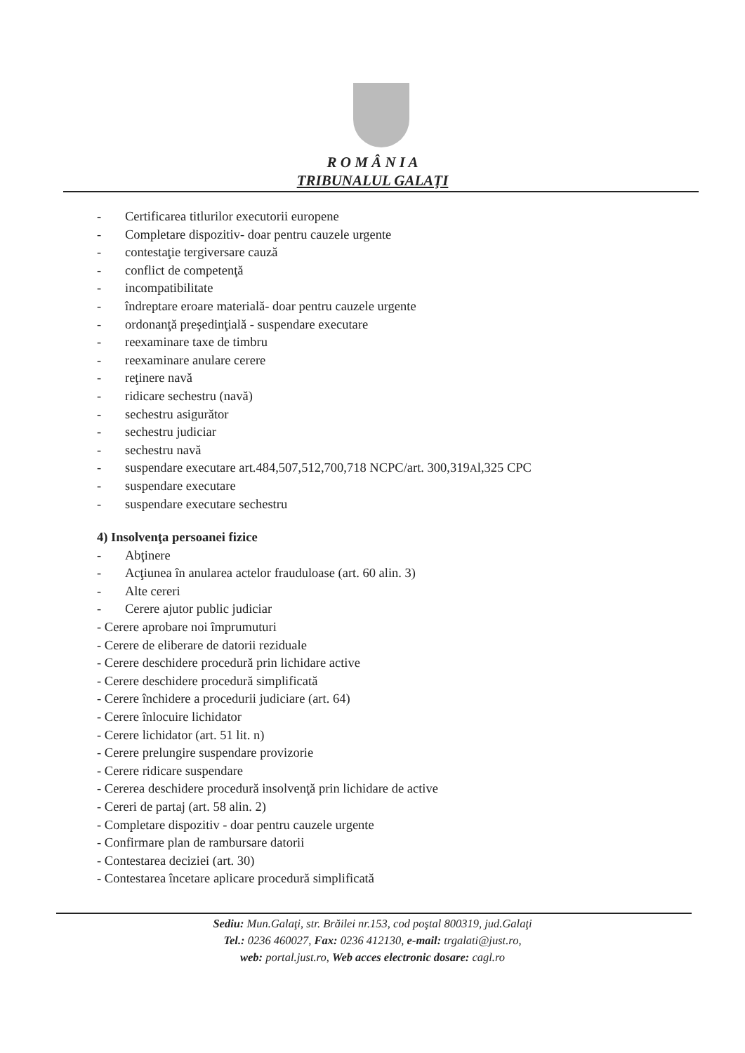R O M Â N I A
TRIBUNALUL GALAŢI
- Certificarea titlurilor executorii europene
- Completare dispozitiv- doar pentru cauzele urgente
- contestaţie tergiversare cauză
- conflict de competenţă
- incompatibilitate
- îndreptare eroare materială- doar pentru cauzele urgente
- ordonanţă preşedinţială - suspendare executare
- reexaminare taxe de timbru
- reexaminare anulare cerere
- reţinere navă
- ridicare sechestru (navă)
- sechestru asigurător
- sechestru judiciar
- sechestru navă
- suspendare executare art.484,507,512,700,718 NCPC/art. 300,319<sup>A</sup>l,325 CPC
- suspendare executare
- suspendare executare sechestru
4) Insolvenţa persoanei fizice
- Abţinere
- Acţiunea în anularea actelor frauduloase (art. 60 alin. 3)
- Alte cereri
- Cerere ajutor public judiciar
- Cerere aprobare noi împrumuturi
- Cerere de eliberare de datorii reziduale
- Cerere deschidere procedură prin lichidare active
- Cerere deschidere procedură simplificată
- Cerere închidere a procedurii judiciare (art. 64)
- Cerere înlocuire lichidator
- Cerere lichidator (art. 51 lit. n)
- Cerere prelungire suspendare provizorie
- Cerere ridicare suspendare
- Cererea deschidere procedură insolvenţă prin lichidare de active
- Cereri de partaj (art. 58 alin. 2)
- Completare dispozitiv - doar pentru cauzele urgente
- Confirmare plan de rambursare datorii
- Contestarea deciziei (art. 30)
- Contestarea încetare aplicare procedură simplificată
Sediu: Mun.Galaţi, str. Brăilei nr.153, cod poştal 800319, jud.Galaţi
Tel.: 0236 460027, Fax: 0236 412130, e-mail: trgalati@just.ro,
web: portal.just.ro, Web acces electronic dosare: cagl.ro